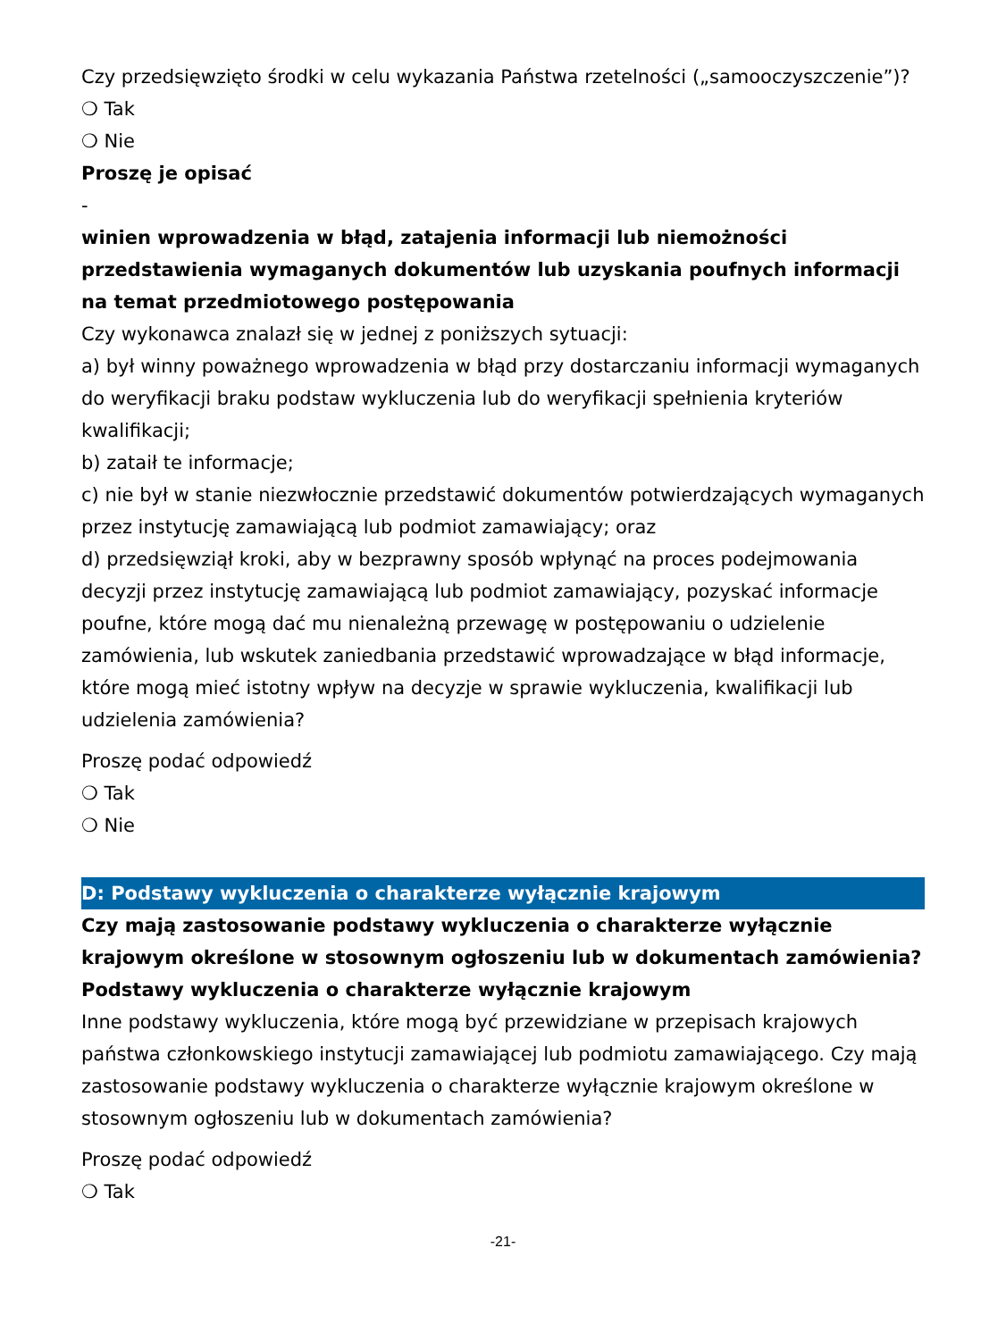Czy przedsięwzięto środki w celu wykazania Państwa rzetelności („samooczyszczenie”)?
❍ Tak
❍ Nie
Proszę je opisać
-
winien wprowadzenia w błąd, zatajenia informacji lub niemożności przedstawienia wymaganych dokumentów lub uzyskania poufnych informacji na temat przedmiotowego postępowania
Czy wykonawca znalazł się w jednej z poniższych sytuacji:
a) był winny poważnego wprowadzenia w błąd przy dostarczaniu informacji wymaganych do weryfikacji braku podstaw wykluczenia lub do weryfikacji spełnienia kryteriów kwalifikacji;
b) zataił te informacje;
c) nie był w stanie niezwłocznie przedstawić dokumentów potwierdzających wymaganych przez instytucję zamawiającą lub podmiot zamawiający; oraz
d) przedsięwziął kroki, aby w bezprawny sposób wpłynąć na proces podejmowania decyzji przez instytucję zamawiającą lub podmiot zamawiający, pozyskać informacje poufne, które mogą dać mu nienależną przewagę w postępowaniu o udzielenie zamówienia, lub wskutek zaniedbania przedstawić wprowadzające w błąd informacje, które mogą mieć istotny wpływ na decyzje w sprawie wykluczenia, kwalifikacji lub udzielenia zamówienia?
Proszę podać odpowiedź
❍ Tak
❍ Nie
D: Podstawy wykluczenia o charakterze wyłącznie krajowym
Czy mają zastosowanie podstawy wykluczenia o charakterze wyłącznie krajowym określone w stosownym ogłoszeniu lub w dokumentach zamówienia?
Podstawy wykluczenia o charakterze wyłącznie krajowym
Inne podstawy wykluczenia, które mogą być przewidziane w przepisach krajowych państwa członkowskiego instytucji zamawiającej lub podmiotu zamawiającego. Czy mają zastosowanie podstawy wykluczenia o charakterze wyłącznie krajowym określone w stosownym ogłoszeniu lub w dokumentach zamówienia?
Proszę podać odpowiedź
❍ Tak
-21-